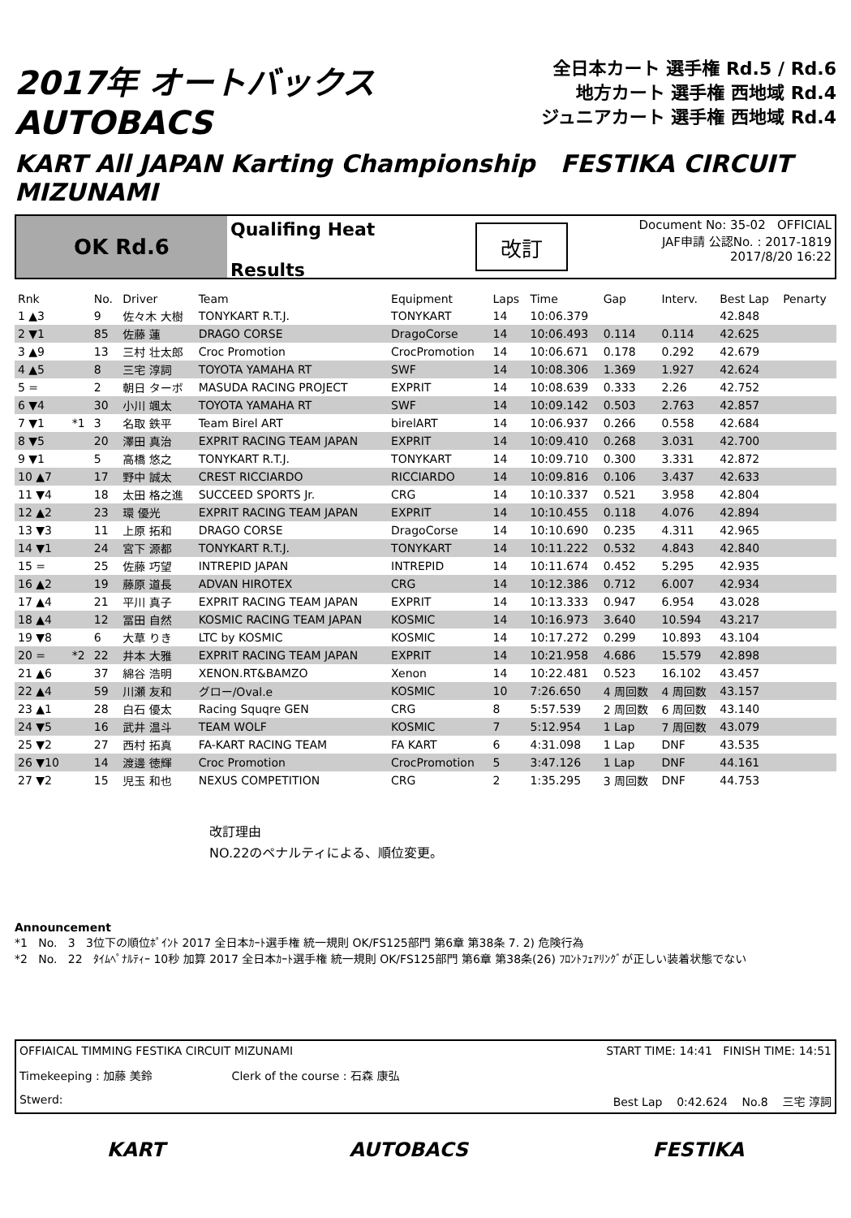2017年 オートバックス
AUTOBACS
全日本カート 選手権 Rd.5 / Rd.6
地方カート 選手権 西地域 Rd.4
ジュニアカート 選手権 西地域 Rd.4
KART All JAPAN Karting Championship FESTIKA CIRCUIT MIZUNAMI
OK Rd.6
Qualifing Heat
Results
改訂
Document No: 35-02 OFFICIAL
JAF申請 公認No. : 2017-1819
2017/8/20 16:22
| Rnk | | No. | Driver | Team | Equipment | Laps | Time | Gap | Interv. | Best Lap | Penarty |
| --- | --- | --- | --- | --- | --- | --- | --- | --- | --- | --- | --- |
| 1 ▲3 | | 9 | 佐々木 大樹 | TONYKART R.T.J. | TONYKART | 14 | 10:06.379 | | | 42.848 | |
| 2 ▼1 | | 85 | 佐藤 蓮 | DRAGO CORSE | DragoCorse | 14 | 10:06.493 | 0.114 | 0.114 | 42.625 | |
| 3 ▲9 | | 13 | 三村 壮太郎 | Croc Promotion | CrocPromotion | 14 | 10:06.671 | 0.178 | 0.292 | 42.679 | |
| 4 ▲5 | | 8 | 三宅 淳詞 | TOYOTA YAMAHA RT | SWF | 14 | 10:08.306 | 1.369 | 1.927 | 42.624 | |
| 5 = | | 2 | 朝日 ターボ | MASUDA RACING PROJECT | EXPRIT | 14 | 10:08.639 | 0.333 | 2.26 | 42.752 | |
| 6 ▼4 | | 30 | 小川 颯太 | TOYOTA YAMAHA RT | SWF | 14 | 10:09.142 | 0.503 | 2.763 | 42.857 | |
| 7 ▼1 | *1 | 3 | 名取 鉄平 | Team Birel ART | birelART | 14 | 10:06.937 | 0.266 | 0.558 | 42.684 | |
| 8 ▼5 | | 20 | 澤田 真治 | EXPRIT RACING TEAM JAPAN | EXPRIT | 14 | 10:09.410 | 0.268 | 3.031 | 42.700 | |
| 9 ▼1 | | 5 | 高橋 悠之 | TONYKART R.T.J. | TONYKART | 14 | 10:09.710 | 0.300 | 3.331 | 42.872 | |
| 10 ▲7 | | 17 | 野中 誠太 | CREST RICCIARDO | RICCIARDO | 14 | 10:09.816 | 0.106 | 3.437 | 42.633 | |
| 11 ▼4 | | 18 | 太田 格之進 | SUCCEED SPORTS Jr. | CRG | 14 | 10:10.337 | 0.521 | 3.958 | 42.804 | |
| 12 ▲2 | | 23 | 環 優光 | EXPRIT RACING TEAM JAPAN | EXPRIT | 14 | 10:10.455 | 0.118 | 4.076 | 42.894 | |
| 13 ▼3 | | 11 | 上原 拓和 | DRAGO CORSE | DragoCorse | 14 | 10:10.690 | 0.235 | 4.311 | 42.965 | |
| 14 ▼1 | | 24 | 宮下 源都 | TONYKART R.T.J. | TONYKART | 14 | 10:11.222 | 0.532 | 4.843 | 42.840 | |
| 15 = | | 25 | 佐藤 巧望 | INTREPID JAPAN | INTREPID | 14 | 10:11.674 | 0.452 | 5.295 | 42.935 | |
| 16 ▲2 | | 19 | 藤原 道長 | ADVAN HIROTEX | CRG | 14 | 10:12.386 | 0.712 | 6.007 | 42.934 | |
| 17 ▲4 | | 21 | 平川 真子 | EXPRIT RACING TEAM JAPAN | EXPRIT | 14 | 10:13.333 | 0.947 | 6.954 | 43.028 | |
| 18 ▲4 | | 12 | 冨田 自然 | KOSMIC RACING TEAM JAPAN | KOSMIC | 14 | 10:16.973 | 3.640 | 10.594 | 43.217 | |
| 19 ▼8 | | 6 | 大草 りき | LTC by KOSMIC | KOSMIC | 14 | 10:17.272 | 0.299 | 10.893 | 43.104 | |
| 20 = | *2 | 22 | 井本 大雅 | EXPRIT RACING TEAM JAPAN | EXPRIT | 14 | 10:21.958 | 4.686 | 15.579 | 42.898 | |
| 21 ▲6 | | 37 | 綿谷 浩明 | XENON.RT&BAMZO | Xenon | 14 | 10:22.481 | 0.523 | 16.102 | 43.457 | |
| 22 ▲4 | | 59 | 川瀬 友和 | グロー/Oval.e | KOSMIC | 10 | 7:26.650 | 4 周回数 | 4 周回数 | 43.157 | |
| 23 ▲1 | | 28 | 白石 優太 | Racing Squqre GEN | CRG | 8 | 5:57.539 | 2 周回数 | 6 周回数 | 43.140 | |
| 24 ▼5 | | 16 | 武井 温斗 | TEAM WOLF | KOSMIC | 7 | 5:12.954 | 1 Lap | 7 周回数 | 43.079 | |
| 25 ▼2 | | 27 | 西村 拓真 | FA-KART RACING TEAM | FA KART | 6 | 4:31.098 | 1 Lap | DNF | 43.535 | |
| 26 ▼10 | | 14 | 渡邊 徳輝 | Croc Promotion | CrocPromotion | 5 | 3:47.126 | 1 Lap | DNF | 44.161 | |
| 27 ▼2 | | 15 | 児玉 和也 | NEXUS COMPETITION | CRG | 2 | 1:35.295 | 3 周回数 | DNF | 44.753 | |
改訂理由
NO.22のペナルティによる、順位変更。
Announcement
*1 No. 3 3位下の順位ﾎﾟｲﾝﾄ 2017 全日本ｶｰﾄ選手権 統一規則 OK/FS125部門 第6章 第38条 7. 2) 危険行為
*2 No. 22 ﾀｲﾑﾍﾟﾅﾙﾃｨｰ 10秒 加算 2017 全日本ｶｰﾄ選手権 統一規則 OK/FS125部門 第6章 第38条(26) ﾌﾛﾝﾄﾌｪｱﾘﾝｸﾞが正しい装着状態でない
OFFIAICAL TIMMING FESTIKA CIRCUIT MIZUNAMI START TIME: 14:41 FINISH TIME: 14:51
Timekeeping : 加藤 美鈴 Clerk of the course : 石森 康弘
Stwerd: Best Lap 0:42.624 No.8 三宅 淳詞
KART AUTOBACS FESTIKA